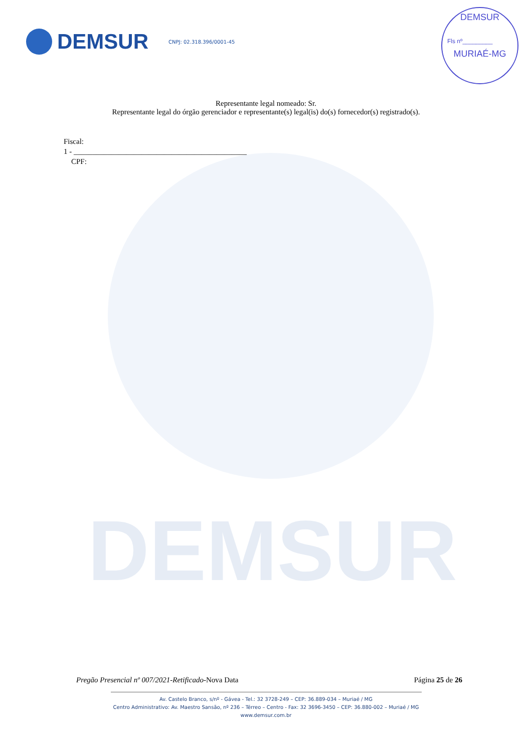DEMSUR
DEMSUR
CNPJ: 02.318.396/0001-45
DEMSUR
Fls nº_________
MURIAÉ-MG
Representante legal nomeado: Sr.
Representante legal do órgão gerenciador e representante(s) legal(is) do(s) fornecedor(s) registrado(s).
Fiscal:
1 - ______________________________________________
CPF:
Pregão Presencial nº 007/2021-Retificado-Nova Data Página 25 de 26
Av. Castelo Branco, s/nº - Gávea - Tel.: 32 3728-249 – CEP: 36.889-034 – Muriaé / MG
Centro Administrativo: Av. Maestro Sansão, nº 236 – Térreo – Centro - Fax: 32 3696-3450 – CEP: 36.880-002 – Muriaé / MG
www.demsur.com.br